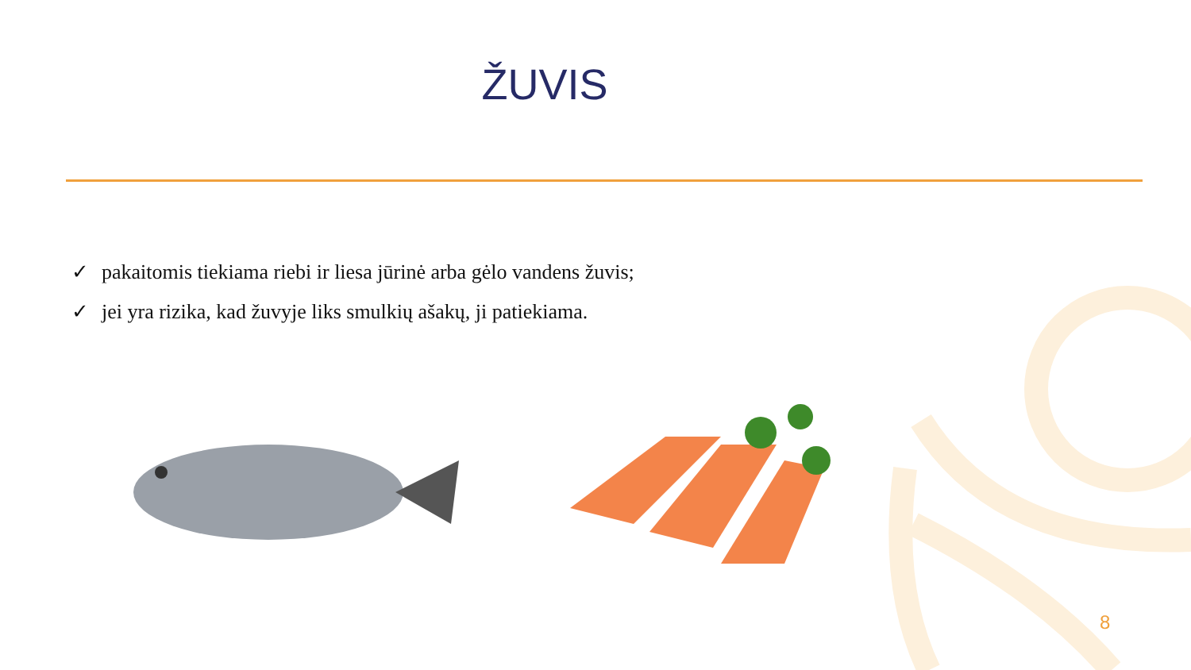ŽUVIS
✓ pakaitomis tiekiama riebi ir liesa jūrinė arba gėlo vandens žuvis;
✓ jei yra rizika, kad žuvyje liks smulkių ašakų, ji patiekiama.
8